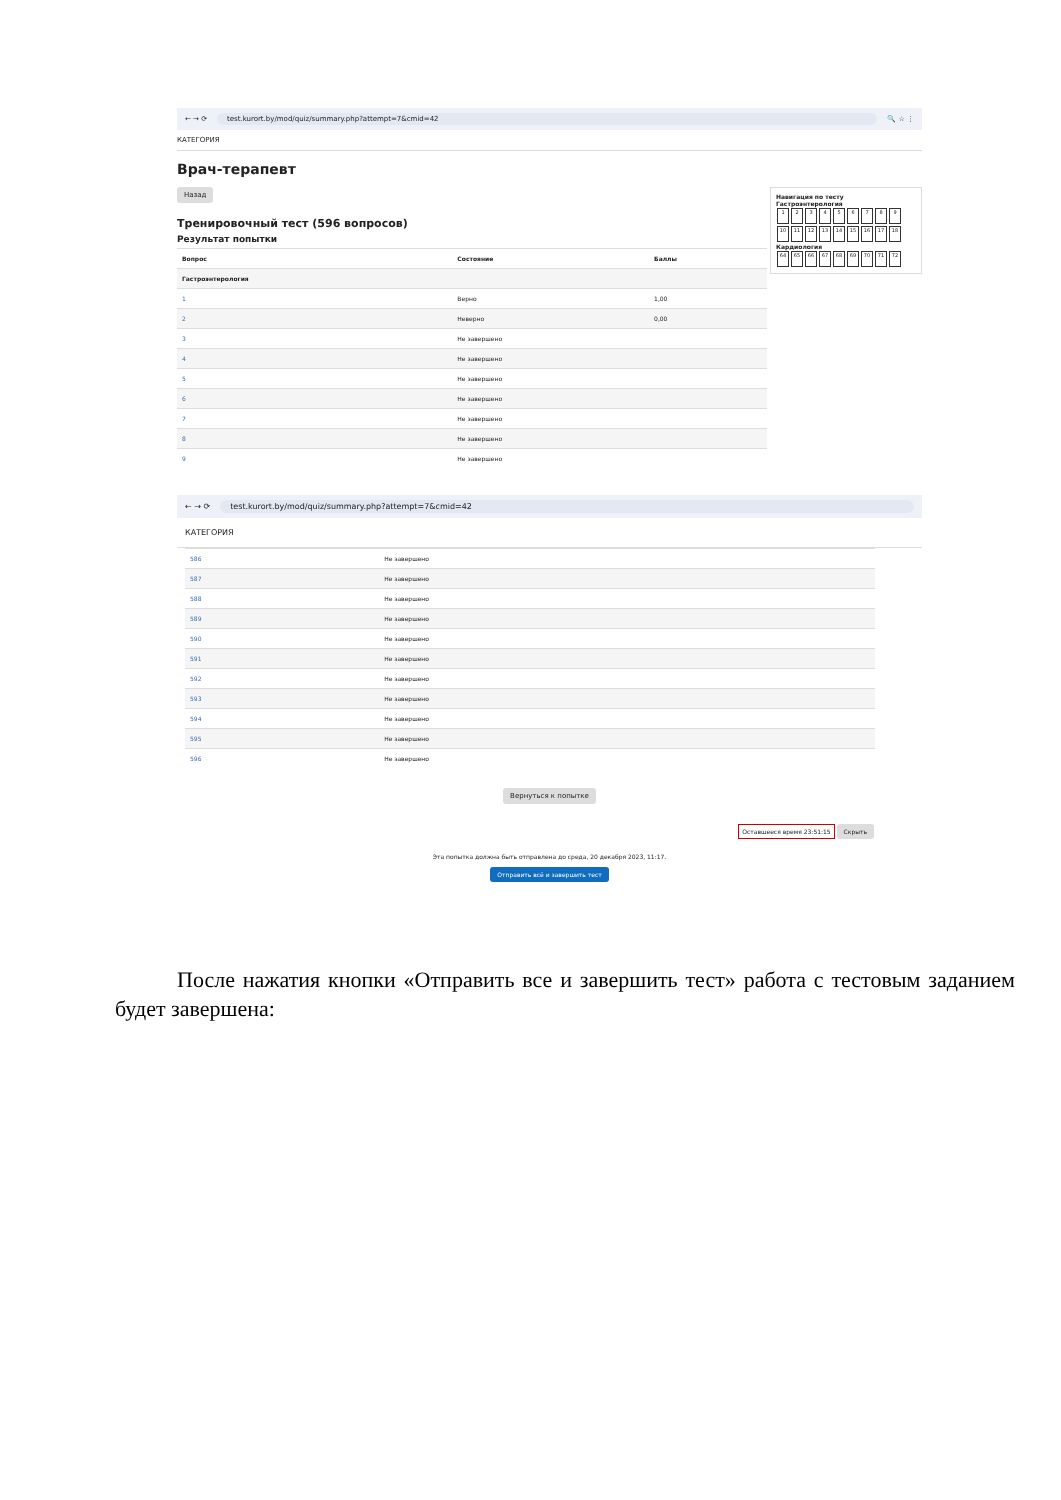← → ⟳ test.kurort.by/mod/quiz/summary.php?attempt=7&cmid=42 🔍 ☆ ⋮
КАТЕГОРИЯ
Врач-терапевт
Навигация по тесту
Гастроэнтерология
123456789 10 11 12 13 14 15 16 17 18
Кардиология
64 65 66 67 68 69 70 71 72
Назад
Тренировочный тест (596 вопросов)
Результат попытки
| Вопрос | Состояние | Баллы |
| --- | --- | --- |
| Гастроэнтерология | | |
| 1 | Верно | 1,00 |
| 2 | Неверно | 0,00 |
| 3 | Не завершено | |
| 4 | Не завершено | |
| 5 | Не завершено | |
| 6 | Не завершено | |
| 7 | Не завершено | |
| 8 | Не завершено | |
| 9 | Не завершено | |
← → ⟳ test.kurort.by/mod/quiz/summary.php?attempt=7&cmid=42
КАТЕГОРИЯ
| 586 | Не завершено |
| 587 | Не завершено |
| 588 | Не завершено |
| 589 | Не завершено |
| 590 | Не завершено |
| 591 | Не завершено |
| 592 | Не завершено |
| 593 | Не завершено |
| 594 | Не завершено |
| 595 | Не завершено |
| 596 | Не завершено |
Вернуться к попытке
Оставшееся время 23:51:15 Скрыть
Эта попытка должна быть отправлена до среда, 20 декабря 2023, 11:17.
Отправить всё и завершить тест
После нажатия кнопки «Отправить все и завершить тест» работа с тестовым заданием будет завершена: